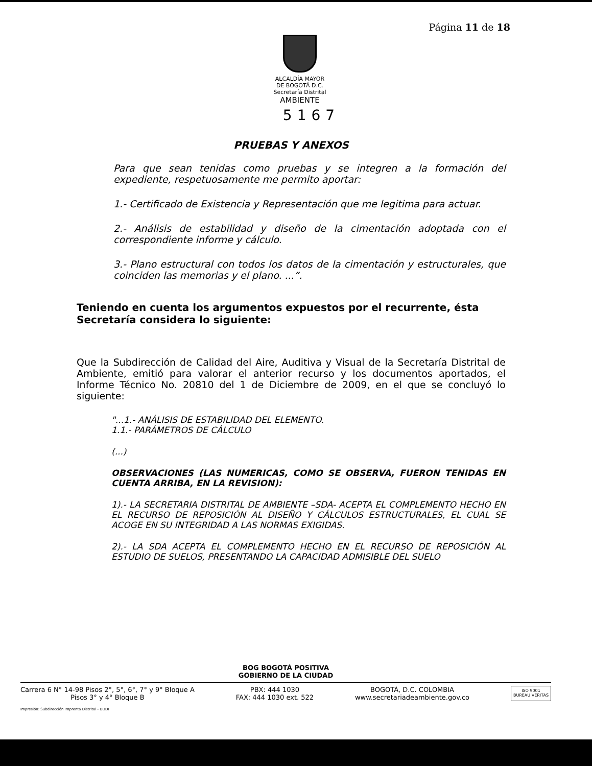Página 11 de 18
ALCALDÍA MAYOR
DE BOGOTÁ D.C.
Secretaría Distrital
AMBIENTE
5167
PRUEBAS Y ANEXOS
Para que sean tenidas como pruebas y se integren a la formación del expediente, respetuosamente me permito aportar:
1.- Certificado de Existencia y Representación que me legitima para actuar.
2.- Análisis de estabilidad y diseño de la cimentación adoptada con el correspondiente informe y cálculo.
3.- Plano estructural con todos los datos de la cimentación y estructurales, que coinciden las memorias y el plano. ...”.
Teniendo en cuenta los argumentos expuestos por el recurrente, ésta Secretaría considera lo siguiente:
Que la Subdirección de Calidad del Aire, Auditiva y Visual de la Secretaría Distrital de Ambiente, emitió para valorar el anterior recurso y los documentos aportados, el Informe Técnico No. 20810 del 1 de Diciembre de 2009, en el que se concluyó lo siguiente:
"...1.- ANÁLISIS DE ESTABILIDAD DEL ELEMENTO.
1.1.- PARÁMETROS DE CÁLCULO
(...)
OBSERVACIONES (LAS NUMERICAS, COMO SE OBSERVA, FUERON TENIDAS EN CUENTA ARRIBA, EN LA REVISION):
1).- LA SECRETARIA DISTRITAL DE AMBIENTE –SDA- ACEPTA EL COMPLEMENTO HECHO EN EL RECURSO DE REPOSICIÓN AL DISEÑO Y CÁLCULOS ESTRUCTURALES, EL CUAL SE ACOGE EN SU INTEGRIDAD A LAS NORMAS EXIGIDAS.
2).- LA SDA ACEPTA EL COMPLEMENTO HECHO EN EL RECURSO DE REPOSICIÓN AL ESTUDIO DE SUELOS, PRESENTANDO LA CAPACIDAD ADMISIBLE DEL SUELO
BOG BOGOTÁ POSITIVA
GOBIERNO DE LA CIUDAD
Carrera 6 N° 14-98 Pisos 2°, 5°, 6°, 7° y 9° Bloque A
Pisos 3° y 4° Bloque B
PBX: 444 1030
FAX: 444 1030 ext. 522
BOGOTÁ, D.C. COLOMBIA
www.secretariadeambiente.gov.co
ISO 9001
BUREAU VERITAS
Impresión: Subdirección Imprenta Distrital - DDDI